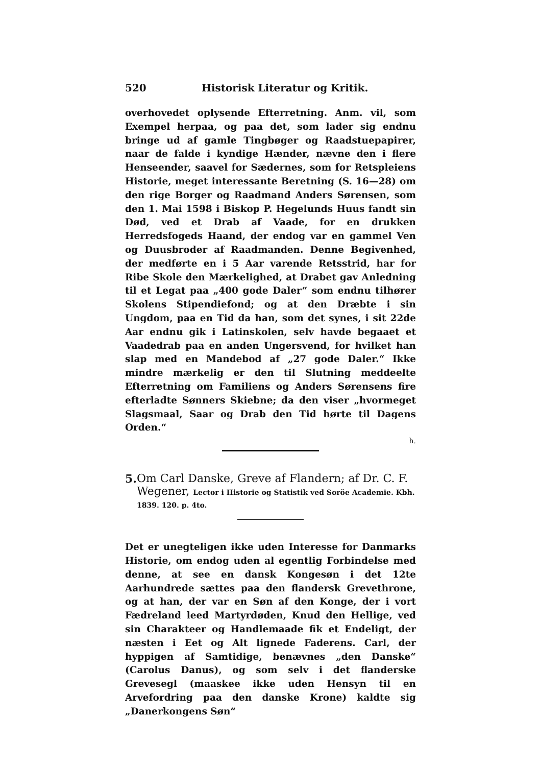520 Historisk Literatur og Kritik.
overhovedet oplysende Efterretning. Anm. vil, som Exempel herpaa, og paa det, som lader sig endnu bringe ud af gamle Tingbøger og Raadstuepapirer, naar de falde i kyndige Hænder, nævne den i flere Henseender, saavel for Sædernes, som for Retspleiens Historie, meget interessante Beretning (S. 16—28) om den rige Borger og Raadmand Anders Sørensen, som den 1. Mai 1598 i Biskop P. Hegelunds Huus fandt sin Død, ved et Drab af Vaade, for en drukken Herredsfogeds Haand, der endog var en gammel Ven og Duusbroder af Raadmanden. Denne Begivenhed, der medførte en i 5 Aar varende Retsstrid, har for Ribe Skole den Mærkelighed, at Drabet gav Anledning til et Legat paa „400 gode Daler“ som endnu tilhører Skolens Stipendiefond; og at den Dræbte i sin Ungdom, paa en Tid da han, som det synes, i sit 22de Aar endnu gik i Latinskolen, selv havde begaaet et Vaadedrab paa en anden Ungersvend, for hvilket han slap med en Mandebod af „27 gode Daler.“ Ikke mindre mærkelig er den til Slutning meddeelte Efterretning om Familiens og Anders Sørensens fire efterladte Sønners Skiebne; da den viser „hvormeget Slagsmaal, Saar og Drab den Tid hørte til Dagens Orden.“
h.
5. Om Carl Danske, Greve af Flandern; af Dr. C. F. Wegener, Lector i Historie og Statistik ved Soröe Academie. Kbh. 1839. 120. p. 4to.
Det er unegteligen ikke uden Interesse for Danmarks Historie, om endog uden al egentlig Forbindelse med denne, at see en dansk Kongesøn i det 12te Aarhundrede sættes paa den flandersk Grevethrone, og at han, der var en Søn af den Konge, der i vort Fædreland leed Martyrdøden, Knud den Hellige, ved sin Charakteer og Handlemaade fik et Endeligt, der næsten i Eet og Alt lignede Faderens. Carl, der hyppigen af Samtidige, benævnes „den Danske“ (Carolus Danus), og som selv i det flanderske Grevesegl (maaskee ikke uden Hensyn til en Arvefordring paa den danske Krone) kaldte sig „Danerkongens Søn“